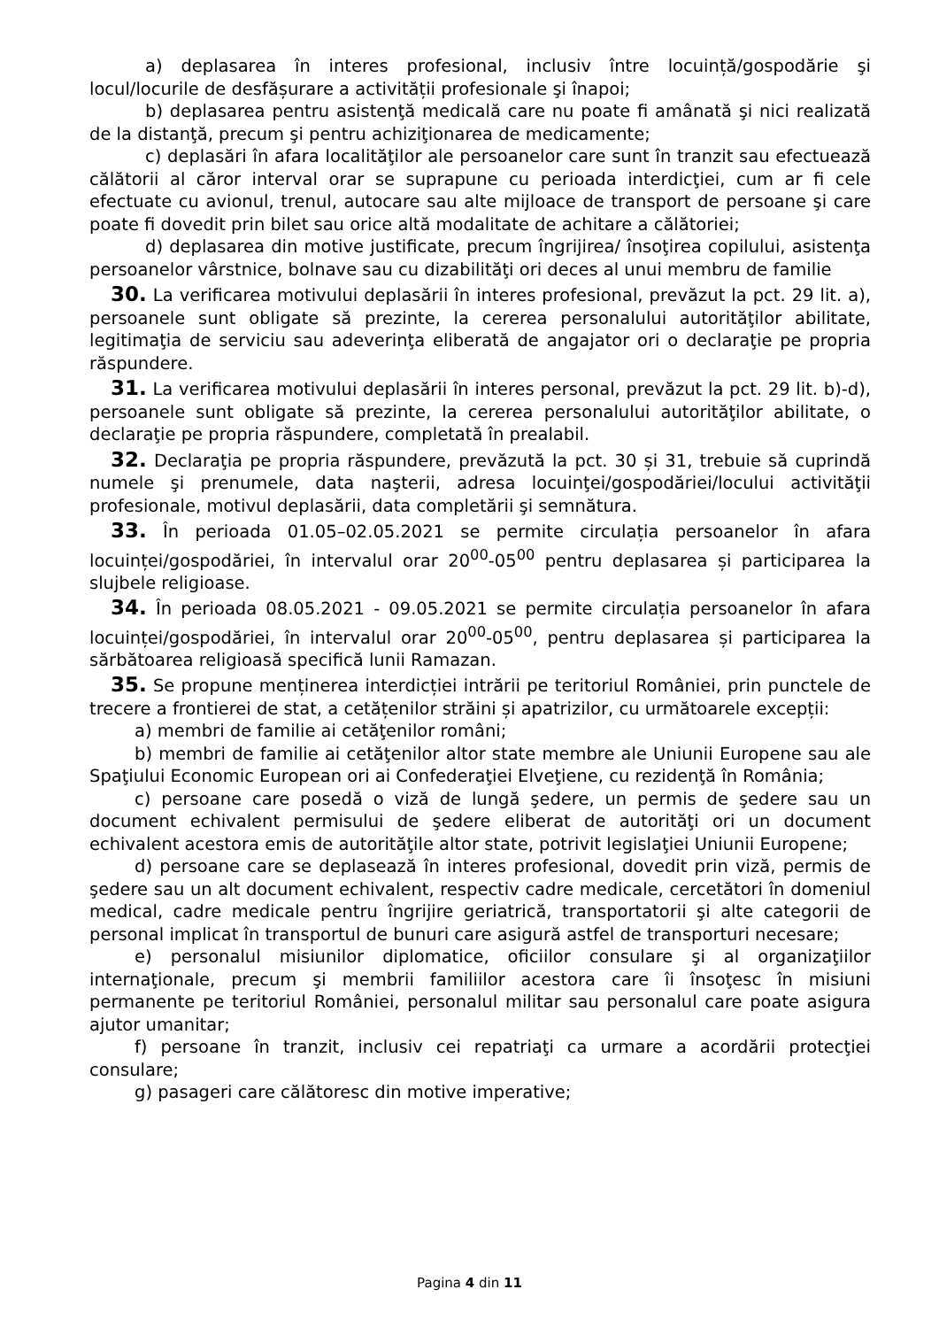a) deplasarea în interes profesional, inclusiv între locuință/gospodărie şi locul/locurile de desfășurare a activității profesionale şi înapoi;
b) deplasarea pentru asistenţă medicală care nu poate fi amânată şi nici realizată de la distanţă, precum şi pentru achiziţionarea de medicamente;
c) deplasări în afara localităţilor ale persoanelor care sunt în tranzit sau efectuează călătorii al căror interval orar se suprapune cu perioada interdicţiei, cum ar fi cele efectuate cu avionul, trenul, autocare sau alte mijloace de transport de persoane şi care poate fi dovedit prin bilet sau orice altă modalitate de achitare a călătoriei;
d) deplasarea din motive justificate, precum îngrijirea/ însoţirea copilului, asistenţa persoanelor vârstnice, bolnave sau cu dizabilităţi ori deces al unui membru de familie
30. La verificarea motivului deplasării în interes profesional, prevăzut la pct. 29 lit. a), persoanele sunt obligate să prezinte, la cererea personalului autorităţilor abilitate, legitimaţia de serviciu sau adeverinţa eliberată de angajator ori o declaraţie pe propria răspundere.
31. La verificarea motivului deplasării în interes personal, prevăzut la pct. 29 lit. b)-d), persoanele sunt obligate să prezinte, la cererea personalului autorităţilor abilitate, o declaraţie pe propria răspundere, completată în prealabil.
32. Declaraţia pe propria răspundere, prevăzută la pct. 30 și 31, trebuie să cuprindă numele şi prenumele, data naşterii, adresa locuinţei/gospodăriei/locului activităţii profesionale, motivul deplasării, data completării şi semnătura.
33. În perioada 01.05–02.05.2021 se permite circulația persoanelor în afara locuinței/gospodăriei, în intervalul orar 20<sup>00</sup>-05<sup>00</sup> pentru deplasarea și participarea la slujbele religioase.
34. În perioada 08.05.2021 - 09.05.2021 se permite circulația persoanelor în afara locuinței/gospodăriei, în intervalul orar 20<sup>00</sup>-05<sup>00</sup>, pentru deplasarea și participarea la sărbătoarea religioasă specifică lunii Ramazan.
35. Se propune menținerea interdicției intrării pe teritoriul României, prin punctele de trecere a frontierei de stat, a cetățenilor străini și apatrizilor, cu următoarele excepții:
a) membri de familie ai cetăţenilor români;
b) membri de familie ai cetăţenilor altor state membre ale Uniunii Europene sau ale Spaţiului Economic European ori ai Confederaţiei Elveţiene, cu rezidenţă în România;
c) persoane care posedă o viză de lungă şedere, un permis de şedere sau un document echivalent permisului de şedere eliberat de autorităţi ori un document echivalent acestora emis de autorităţile altor state, potrivit legislaţiei Uniunii Europene;
d) persoane care se deplasează în interes profesional, dovedit prin viză, permis de şedere sau un alt document echivalent, respectiv cadre medicale, cercetători în domeniul medical, cadre medicale pentru îngrijire geriatrică, transportatorii şi alte categorii de personal implicat în transportul de bunuri care asigură astfel de transporturi necesare;
e) personalul misiunilor diplomatice, oficiilor consulare şi al organizaţiilor internaţionale, precum şi membrii familiilor acestora care îi însoţesc în misiuni permanente pe teritoriul României, personalul militar sau personalul care poate asigura ajutor umanitar;
f) persoane în tranzit, inclusiv cei repatriaţi ca urmare a acordării protecţiei consulare;
g) pasageri care călătoresc din motive imperative;
Pagina 4 din 11